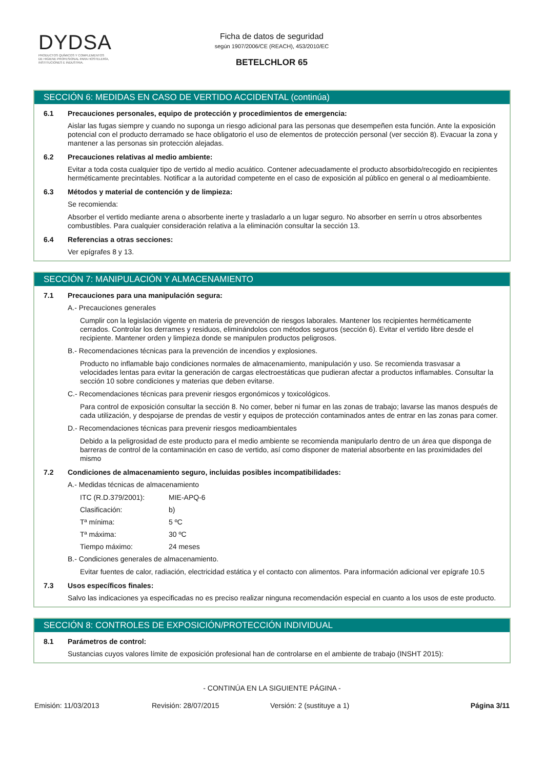DYDSA
PRODUCTOS QUÍMICOS Y COMPLEMENTOS
DE HIGIENE PROFESIONAL PARA HOSTELERÍA,
INSTITUCIONES E INDUSTRIA.
Ficha de datos de seguridad
según 1907/2006/CE (REACH), 453/2010/EC
BETELCHLOR 65
SECCIÓN 6: MEDIDAS EN CASO DE VERTIDO ACCIDENTAL (continúa)
6.1 Precauciones personales, equipo de protección y procedimientos de emergencia:
Aislar las fugas siempre y cuando no suponga un riesgo adicional para las personas que desempeñen esta función. Ante la exposición potencial con el producto derramado se hace obligatorio el uso de elementos de protección personal (ver sección 8). Evacuar la zona y mantener a las personas sin protección alejadas.
6.2 Precauciones relativas al medio ambiente:
Evitar a toda costa cualquier tipo de vertido al medio acuático. Contener adecuadamente el producto absorbido/recogido en recipientes herméticamente precintables. Notificar a la autoridad competente en el caso de exposición al público en general o al medioambiente.
6.3 Métodos y material de contención y de limpieza:
Se recomienda:
Absorber el vertido mediante arena o absorbente inerte y trasladarlo a un lugar seguro. No absorber en serrín u otros absorbentes combustibles. Para cualquier consideración relativa a la eliminación consultar la sección 13.
6.4 Referencias a otras secciones:
Ver epígrafes 8 y 13.
SECCIÓN 7: MANIPULACIÓN Y ALMACENAMIENTO
7.1 Precauciones para una manipulación segura:
A.- Precauciones generales
Cumplir con la legislación vigente en materia de prevención de riesgos laborales. Mantener los recipientes herméticamente cerrados. Controlar los derrames y residuos, eliminándolos con métodos seguros (sección 6). Evitar el vertido libre desde el recipiente. Mantener orden y limpieza donde se manipulen productos peligrosos.
B.- Recomendaciones técnicas para la prevención de incendios y explosiones.
Producto no inflamable bajo condiciones normales de almacenamiento, manipulación y uso. Se recomienda trasvasar a velocidades lentas para evitar la generación de cargas electroestáticas que pudieran afectar a productos inflamables. Consultar la sección 10 sobre condiciones y materias que deben evitarse.
C.- Recomendaciones técnicas para prevenir riesgos ergonómicos y toxicológicos.
Para control de exposición consultar la sección 8. No comer, beber ni fumar en las zonas de trabajo; lavarse las manos después de cada utilización, y despojarse de prendas de vestir y equipos de protección contaminados antes de entrar en las zonas para comer.
D.- Recomendaciones técnicas para prevenir riesgos medioambientales
Debido a la peligrosidad de este producto para el medio ambiente se recomienda manipularlo dentro de un área que disponga de barreras de control de la contaminación en caso de vertido, así como disponer de material absorbente en las proximidades del mismo
7.2 Condiciones de almacenamiento seguro, incluidas posibles incompatibilidades:
A.- Medidas técnicas de almacenamiento
ITC (R.D.379/2001): MIE-APQ-6
Clasificación: b)
Tª mínima: 5 ºC
Tª máxima: 30 ºC
Tiempo máximo: 24 meses
B.- Condiciones generales de almacenamiento.
Evitar fuentes de calor, radiación, electricidad estática y el contacto con alimentos. Para información adicional ver epígrafe 10.5
7.3 Usos específicos finales:
Salvo las indicaciones ya especificadas no es preciso realizar ninguna recomendación especial en cuanto a los usos de este producto.
SECCIÓN 8: CONTROLES DE EXPOSICIÓN/PROTECCIÓN INDIVIDUAL
8.1 Parámetros de control:
Sustancias cuyos valores límite de exposición profesional han de controlarse en el ambiente de trabajo (INSHT 2015):
- CONTINÚA EN LA SIGUIENTE PÁGINA -
Emisión: 11/03/2013 Revisión: 28/07/2015 Versión: 2 (sustituye a 1) Página 3/11